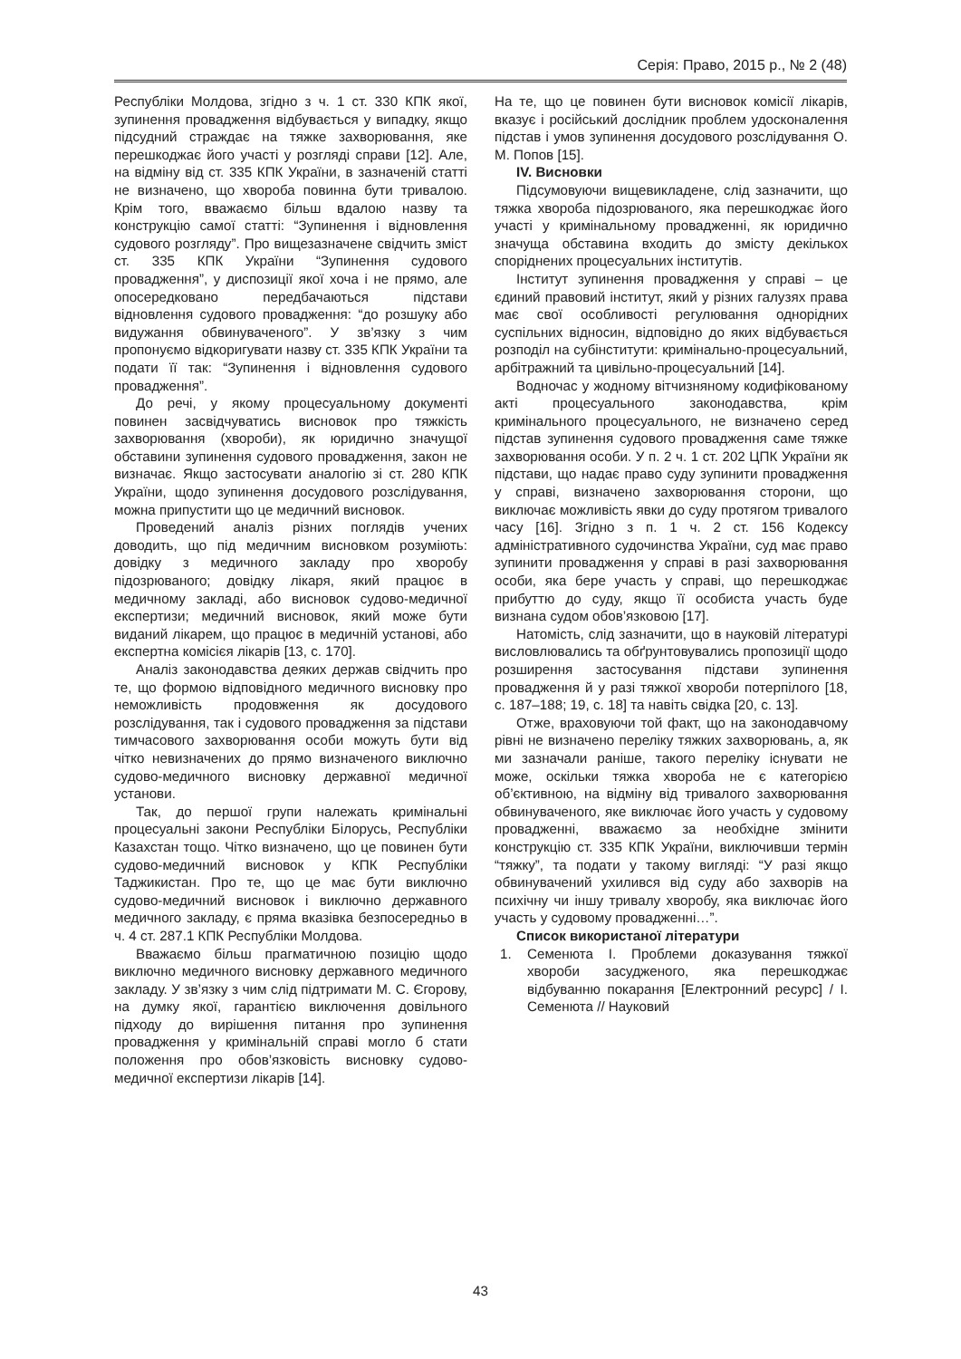Серія: Право, 2015 р., № 2 (48)
Республіки Молдова, згідно з ч. 1 ст. 330 КПК якої, зупинення провадження відбувається у випадку, якщо підсудний страждає на тяжке захворювання, яке перешкоджає його участі у розгляді справи [12]. Але, на відміну від ст. 335 КПК України, в зазначеній статті не визначено, що хвороба повинна бути тривалою. Крім того, вважаємо більш вдалою назву та конструкцію самої статті: “Зупинення і відновлення судового розгляду”. Про вищезазначене свідчить зміст ст. 335 КПК України “Зупинення судового провадження”, у диспозиції якої хоча і не прямо, але опосередковано передбачаються підстави відновлення судового провадження: “до розшуку або видужання обвинуваченого”. У зв’язку з чим пропонуємо відкоригувати назву ст. 335 КПК України та подати її так: “Зупинення і відновлення судового провадження”.
До речі, у якому процесуальному документі повинен засвідчуватись висновок про тяжкість захворювання (хвороби), як юридично значущої обставини зупинення судового провадження, закон не визначає. Якщо застосувати аналогію зі ст. 280 КПК України, щодо зупинення досудового розслідування, можна припустити що це медичний висновок.
Проведений аналіз різних поглядів учених доводить, що під медичним висновком розуміють: довідку з медичного закладу про хворобу підозрюваного; довідку лікаря, який працює в медичному закладі, або висновок судово-медичної експертизи; медичний висновок, який може бути виданий лікарем, що працює в медичній установі, або експертна комісієя лікарів [13, с. 170].
Аналіз законодавства деяких держав свідчить про те, що формою відповідного медичного висновку про неможливість продовження як досудового розслідування, так і судового провадження за підстави тимчасового захворювання особи можуть бути від чітко невизначених до прямо визначеного виключно судово-медичного висновку державної медичної установи.
Так, до першої групи належать кримінальні процесуальні закони Республіки Білорусь, Республіки Казахстан тощо. Чітко визначено, що це повинен бути судово-медичний висновок у КПК Республіки Таджикистан. Про те, що це має бути виключно судово-медичний висновок і виключно державного медичного закладу, є пряма вказівка безпосередньо в ч. 4 ст. 287.1 КПК Республіки Молдова.
Вважаємо більш прагматичною позицію щодо виключно медичного висновку державного медичного закладу. У зв’язку з чим слід підтримати М. С. Єгорову, на думку якої, гарантією виключення довільного підходу до вирішення питання про зупинення провадження у кримінальній справі могло б стати положення про обов’язковість висновку судово-медичної експертизи лікарів [14].
На те, що це повинен бути висновок комісії лікарів, вказує і російський дослідник проблем удосконалення підстав і умов зупинення досудового розслідування О. М. Попов [15].
IV. Висновки
Підсумовуючи вищевикладене, слід зазначити, що тяжка хвороба підозрюваного, яка перешкоджає його участі у кримінальному провадженні, як юридично значуща обставина входить до змісту декількох споріднених процесуальних інститутів.
Інститут зупинення провадження у справі – це єдиний правовий інститут, який у різних галузях права має свої особливості регулювання однорідних суспільних відносин, відповідно до яких відбувається розподіл на субінститути: кримінально-процесуальний, арбітражний та цивільно-процесуальний [14].
Водночас у жодному вітчизняному кодифікованому акті процесуального законодавства, крім кримінального процесуального, не визначено серед підстав зупинення судового провадження саме тяжке захворювання особи. У п. 2 ч. 1 ст. 202 ЦПК України як підстави, що надає право суду зупинити провадження у справі, визначено захворювання сторони, що виключає можливість явки до суду протягом тривалого часу [16]. Згідно з п. 1 ч. 2 ст. 156 Кодексу адміністративного судочинства України, суд має право зупинити провадження у справі в разі захворювання особи, яка бере участь у справі, що перешкоджає прибуттю до суду, якщо її особиста участь буде визнана судом обов’язковою [17].
Натомість, слід зазначити, що в науковій літературі висловлювались та обґрунтовувались пропозиції щодо розширення застосування підстави зупинення провадження й у разі тяжкої хвороби потерпілого [18, с. 187–188; 19, с. 18] та навіть свідка [20, с. 13].
Отже, враховуючи той факт, що на законодавчому рівні не визначено переліку тяжких захворювань, а, як ми зазначали раніше, такого переліку існувати не може, оскільки тяжка хвороба не є категорією об’єктивною, на відміну від тривалого захворювання обвинуваченого, яке виключає його участь у судовому провадженні, вважаємо за необхідне змінити конструкцію ст. 335 КПК України, виключивши термін “тяжку”, та подати у такому вигляді: “У разі якщо обвинувачений ухилився від суду або захворів на психічну чи іншу тривалу хворобу, яка виключає його участь у судовому провадженні…”.
Список використаної літератури
1. Семенюта І. Проблеми доказування тяжкої хвороби засудженого, яка перешкоджає відбуванню покарання [Електронний ресурс] / І. Семенюта // Науковий
43